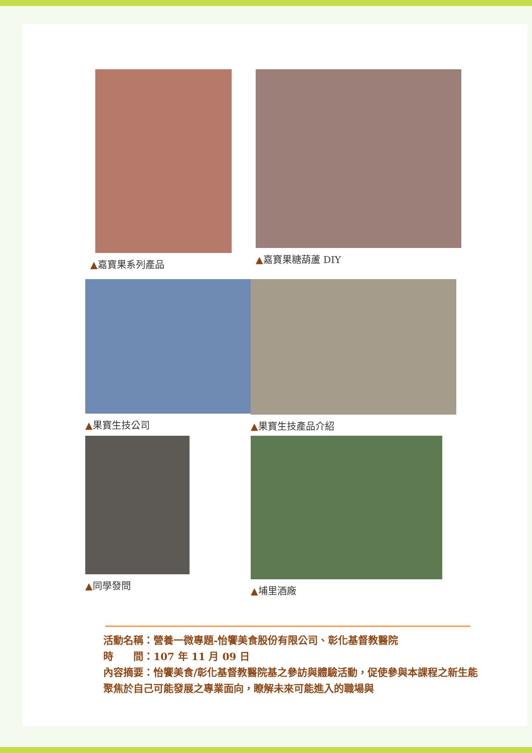▲嘉寶果系列產品 ▲嘉寶果糖葫蘆 DIY
▲果寶生技公司 ▲果寶生技產品介紹
▲同學發問 ▲埔里酒廠
活動名稱：營養一微專題-怡饗美食股份有限公司、彰化基督教醫院
時　　間：107 年 11 月 09 日
內容摘要：怡饗美食/彰化基督教醫院基之參訪與體驗活動，促使參與本課程之新生能聚焦於自己可能發展之專業面向，瞭解未來可能進入的職場與